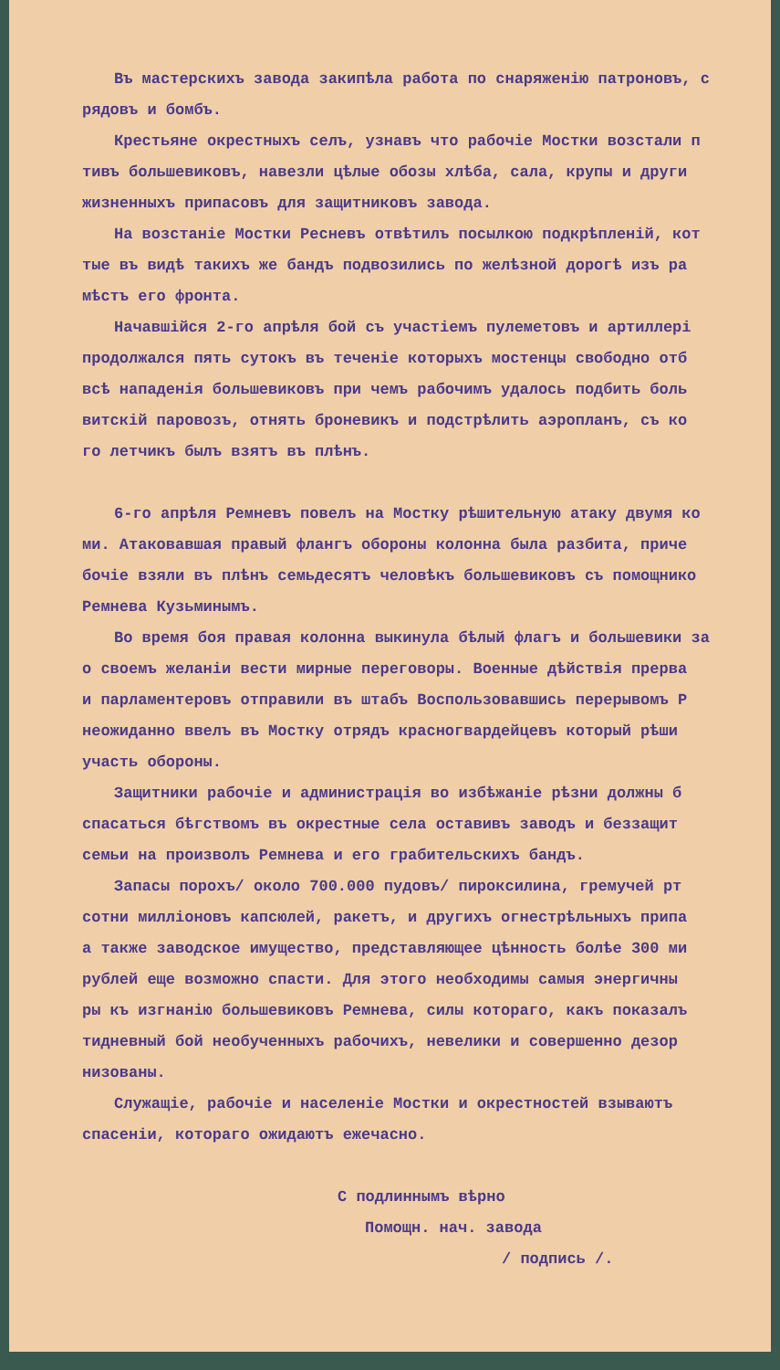Въ мастерскихъ завода закипѣла работа по снаряженію патроновъ, с
рядовъ и бомбъ.
Крестьяне окрестныхъ селъ, узнавъ что рабочіе Мостки возстали п
тивъ большевиковъ, навезли цѣлые обозы хлѣба, сала, крупы и други
жизненныхъ припасовъ для защитниковъ завода.
На возстаніе Мостки Ресневъ отвѣтилъ посылкою подкрѣпленій, кот
тые въ видѣ такихъ же бандъ подвозились по желѣзной дорогѣ изъ ра
мѣстъ его фронта.
Начавшійся 2-го апрѣля бой съ участіемъ пулеметовъ и артиллері
продолжался пять сутокъ въ теченіе которыхъ мостенцы свободно отб
всѣ нападенія большевиковъ при чемъ рабочимъ удалось подбить боль
витскій паровозъ, отнять броневикъ и подстрѣлить аэропланъ, съ ко
го летчикъ былъ взятъ въ плѣнъ.
6-го апрѣля Ремневъ повелъ на Мостку рѣшительную атаку двумя ко
ми. Атаковавшая правый флангъ обороны колонна была разбита, приче
бочіе взяли въ плѣнъ семьдесятъ человѣкъ большевиковъ съ помощнико
Ремнева Кузьминымъ.
Во время боя правая колонна выкинула бѣлый флагъ и большевики за
о своемъ желаніи вести мирные переговоры. Военные дѣйствія прерва
и парламентеровъ отправили въ штабъ Воспользовавшись перерывомъ Р
неожиданно ввелъ въ Мостку отрядъ красногвардейцевъ который рѣши
участь обороны.
Защитники рабочіе и администрація во избѣжаніе рѣзни должны б
спасаться бѣгствомъ въ окрестные села оставивъ заводъ и беззащит
семьи на произволъ Ремнева и его грабительскихъ бандъ.
Запасы порохъ/ около 700.000 пудовъ/ пироксилина, гремучей рт
сотни милліоновъ капсюлей, ракетъ, и другихъ огнестрѣльныхъ припа
а также заводское имущество, представляющее цѣнность болѣе 300 ми
рублей еще возможно спасти. Для этого необходимы самыя энергичны
ры къ изгнанію большевиковъ Ремнева, силы котораго, какъ показалъ
тидневный бой необученныхъ рабочихъ, невелики и совершенно дезор
низованы.
Служащіе, рабочіе и населеніе Мостки и окрестностей взываютъ
спасеніи, котораго ожидаютъ ежечасно.
С подлиннымъ вѣрно
Помощн. нач. завода
/ подпись /.